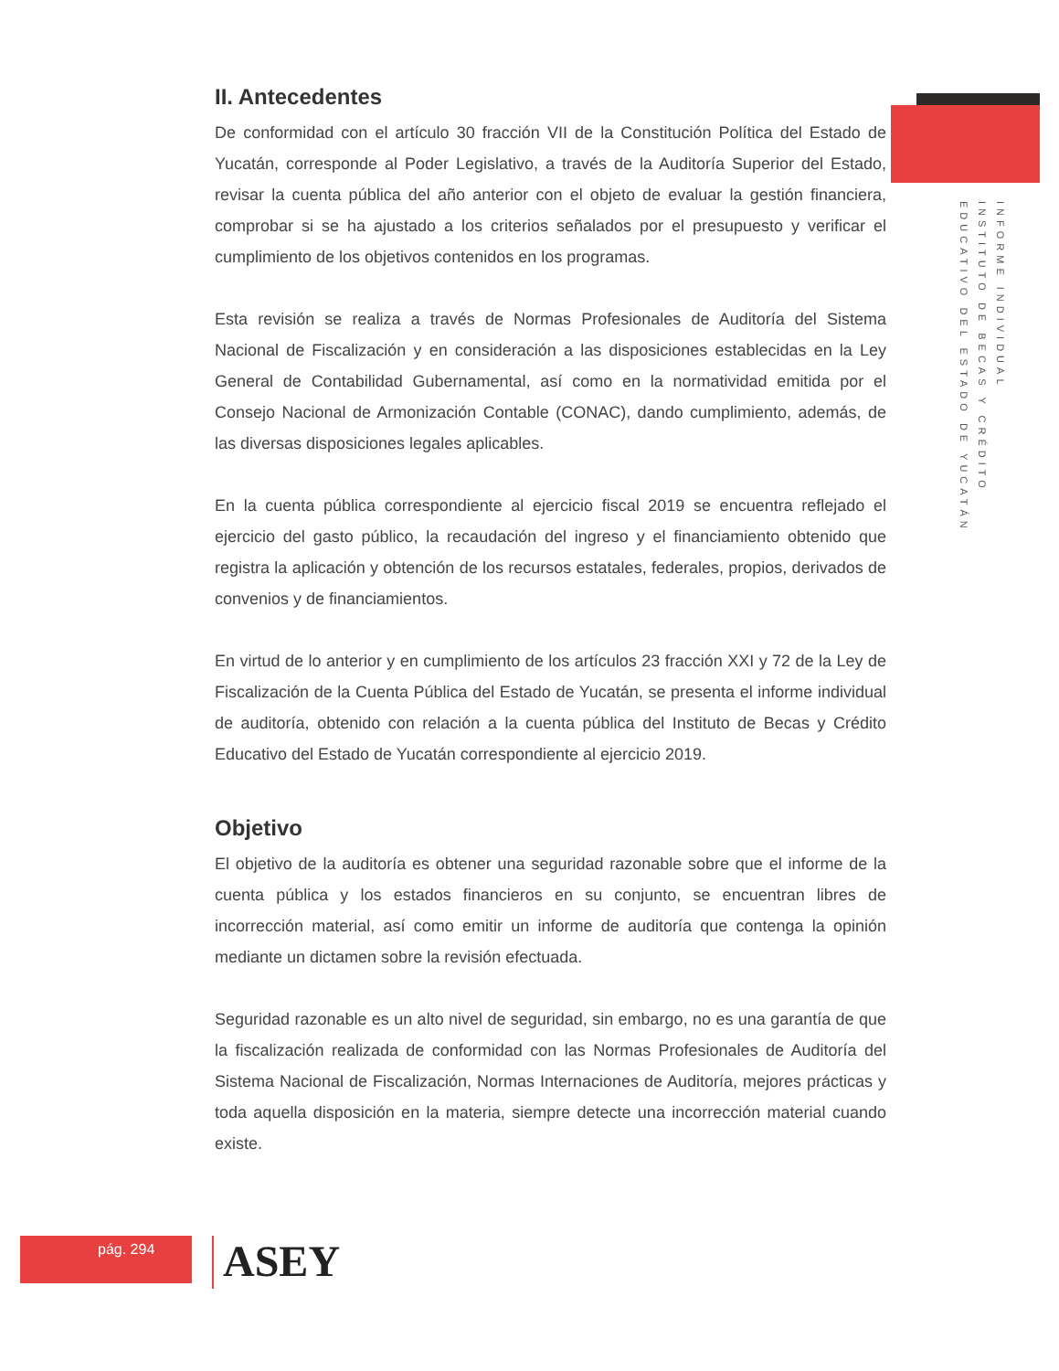II. Antecedentes
De conformidad con el artículo 30 fracción VII de la Constitución Política del Estado de Yucatán, corresponde al Poder Legislativo, a través de la Auditoría Superior del Estado, revisar la cuenta pública del año anterior con el objeto de evaluar la gestión financiera, comprobar si se ha ajustado a los criterios señalados por el presupuesto y verificar el cumplimiento de los objetivos contenidos en los programas.
Esta revisión se realiza a través de Normas Profesionales de Auditoría del Sistema Nacional de Fiscalización y en consideración a las disposiciones establecidas en la Ley General de Contabilidad Gubernamental, así como en la normatividad emitida por el Consejo Nacional de Armonización Contable (CONAC), dando cumplimiento, además, de las diversas disposiciones legales aplicables.
En la cuenta pública correspondiente al ejercicio fiscal 2019 se encuentra reflejado el ejercicio del gasto público, la recaudación del ingreso y el financiamiento obtenido que registra la aplicación y obtención de los recursos estatales, federales, propios, derivados de convenios y de financiamientos.
En virtud de lo anterior y en cumplimiento de los artículos 23 fracción XXI y 72 de la Ley de Fiscalización de la Cuenta Pública del Estado de Yucatán, se presenta el informe individual de auditoría, obtenido con relación a la cuenta pública del Instituto de Becas y Crédito Educativo del Estado de Yucatán correspondiente al ejercicio 2019.
Objetivo
El objetivo de la auditoría es obtener una seguridad razonable sobre que el informe de la cuenta pública y los estados financieros en su conjunto, se encuentran libres de incorrección material, así como emitir un informe de auditoría que contenga la opinión mediante un dictamen sobre la revisión efectuada.
Seguridad razonable es un alto nivel de seguridad, sin embargo, no es una garantía de que la fiscalización realizada de conformidad con las Normas Profesionales de Auditoría del Sistema Nacional de Fiscalización, Normas Internaciones de Auditoría, mejores prácticas y toda aquella disposición en la materia, siempre detecte una incorrección material cuando existe.
INFORME INDIVIDUAL
INSTITUTO DE BECAS Y CRÉDITO
EDUCATIVO DEL ESTADO DE YUCATÁN
pág. 294 ASEY